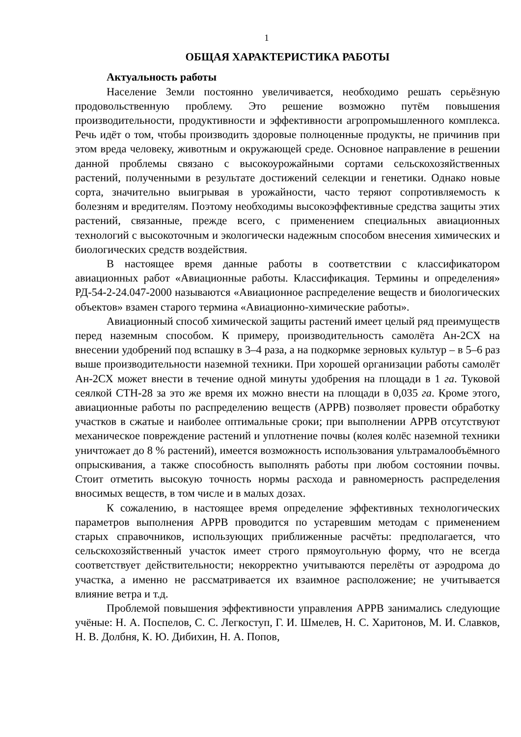1
ОБЩАЯ ХАРАКТЕРИСТИКА РАБОТЫ
Актуальность работы
Население Земли постоянно увеличивается, необходимо решать серьёзную продовольственную проблему. Это решение возможно путём повышения производительности, продуктивности и эффективности агропромышленного комплекса. Речь идёт о том, чтобы производить здоровые полноценные продукты, не причинив при этом вреда человеку, животным и окружающей среде. Основное направление в решении данной проблемы связано с высокоурожайными сортами сельскохозяйственных растений, полученными в результате достижений селекции и генетики. Однако новые сорта, значительно выигрывая в урожайности, часто теряют сопротивляемость к болезням и вредителям. Поэтому необходимы высокоэффективные средства защиты этих растений, связанные, прежде всего, с применением специальных авиационных технологий с высокоточным и экологически надежным способом внесения химических и биологических средств воздействия.
В настоящее время данные работы в соответствии с классификатором авиационных работ «Авиационные работы. Классификация. Термины и определения» РД-54-2-24.047-2000 называются «Авиационное распределение веществ и биологических объектов» взамен старого термина «Авиационно-химические работы».
Авиационный способ химической защиты растений имеет целый ряд преимуществ перед наземным способом. К примеру, производительность самолёта Ан-2СХ на внесении удобрений под вспашку в 3–4 раза, а на подкормке зерновых культур – в 5–6 раз выше производительности наземной техники. При хорошей организации работы самолёт Ан-2СХ может внести в течение одной минуты удобрения на площади в 1 га. Туковой сеялкой СТН-28 за это же время их можно внести на площади в 0,035 га. Кроме этого, авиационные работы по распределению веществ (АРРВ) позволяет провести обработку участков в сжатые и наиболее оптимальные сроки; при выполнении АРРВ отсутствуют механическое повреждение растений и уплотнение почвы (колея колёс наземной техники уничтожает до 8 % растений), имеется возможность использования ультрамалообъёмного опрыскивания, а также способность выполнять работы при любом состоянии почвы. Стоит отметить высокую точность нормы расхода и равномерность распределения вносимых веществ, в том числе и в малых дозах.
К сожалению, в настоящее время определение эффективных технологических параметров выполнения АРРВ проводится по устаревшим методам с применением старых справочников, использующих приближенные расчёты: предполагается, что сельскохозяйственный участок имеет строго прямоугольную форму, что не всегда соответствует действительности; некорректно учитываются перелёты от аэродрома до участка, а именно не рассматривается их взаимное расположение; не учитывается влияние ветра и т.д.
Проблемой повышения эффективности управления АРРВ занимались следующие учёные: Н. А. Поспелов, С. С. Легкоступ, Г. И. Шмелев, Н. С. Харитонов, М. И. Славков, Н. В. Долбня, К. Ю. Дибихин, Н. А. Попов,